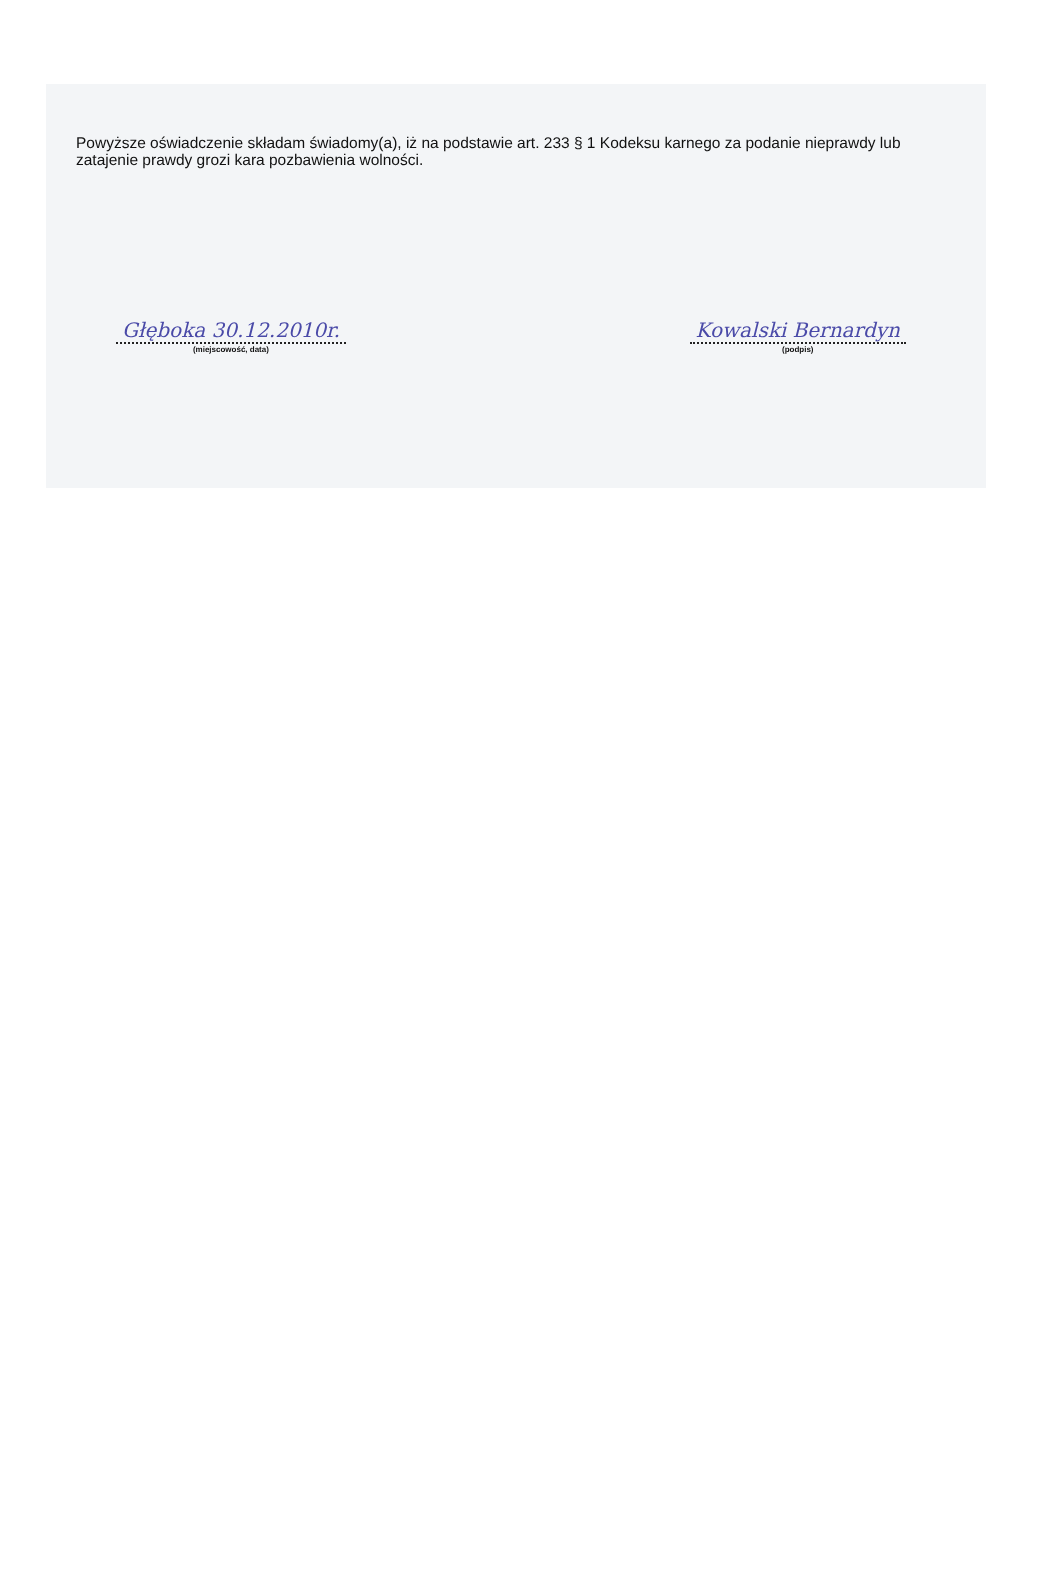Powyższe oświadczenie składam świadomy(a), iż na podstawie art. 233 § 1 Kodeksu karnego za podanie nieprawdy lub zatajenie prawdy grozi kara pozbawienia wolności.
Głęboka 30.12.2010r.
(miejscowość, data)
Kowalski Bernardyn
(podpis)